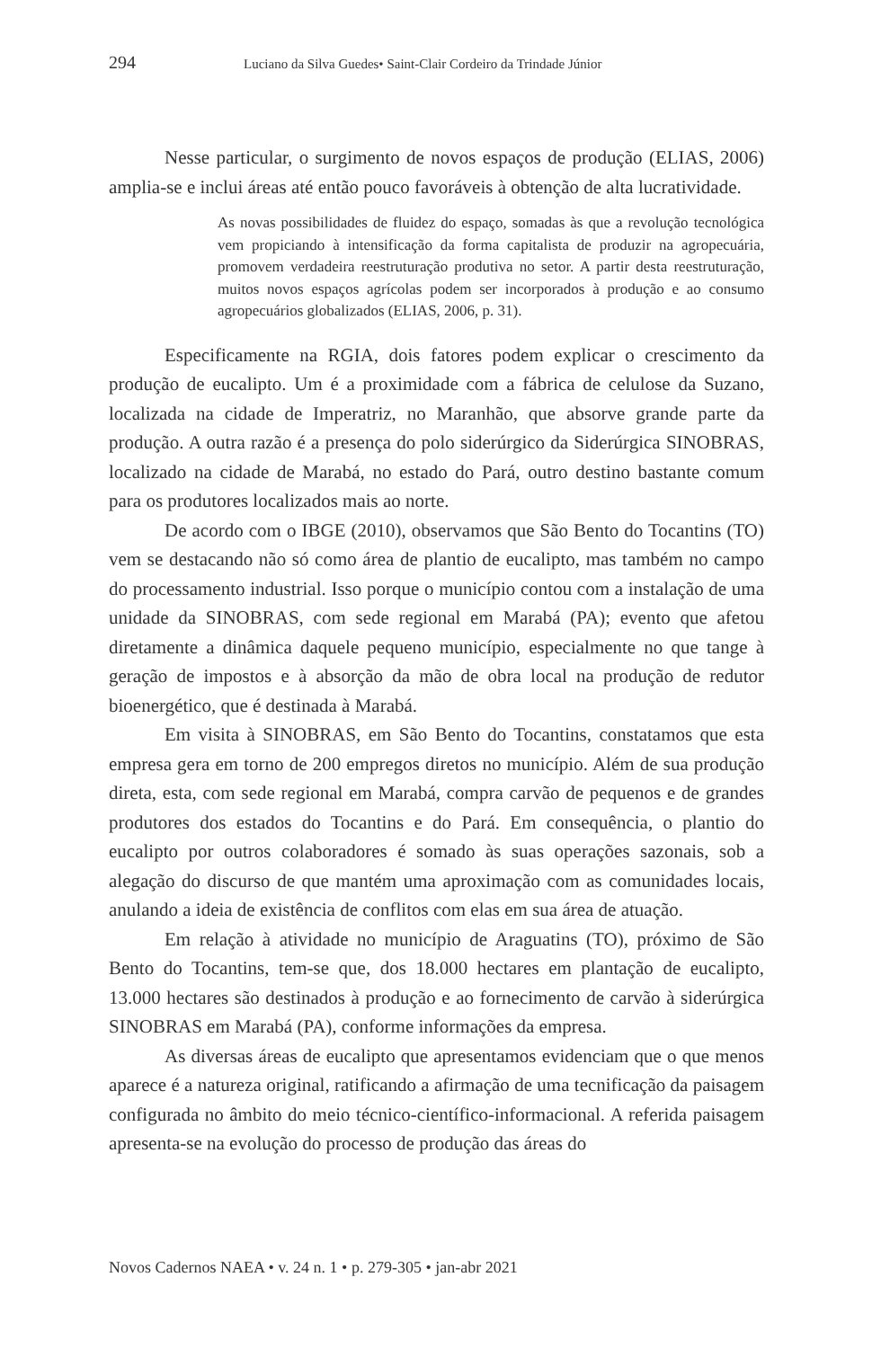294 Luciano da Silva Guedes• Saint-Clair Cordeiro da Trindade Júnior
Nesse particular, o surgimento de novos espaços de produção (ELIAS, 2006) amplia-se e inclui áreas até então pouco favoráveis à obtenção de alta lucratividade.
As novas possibilidades de fluidez do espaço, somadas às que a revolução tecnológica vem propiciando à intensificação da forma capitalista de produzir na agropecuária, promovem verdadeira reestruturação produtiva no setor. A partir desta reestruturação, muitos novos espaços agrícolas podem ser incorporados à produção e ao consumo agropecuários globalizados (ELIAS, 2006, p. 31).
Especificamente na RGIA, dois fatores podem explicar o crescimento da produção de eucalipto. Um é a proximidade com a fábrica de celulose da Suzano, localizada na cidade de Imperatriz, no Maranhão, que absorve grande parte da produção. A outra razão é a presença do polo siderúrgico da Siderúrgica SINOBRAS, localizado na cidade de Marabá, no estado do Pará, outro destino bastante comum para os produtores localizados mais ao norte.
De acordo com o IBGE (2010), observamos que São Bento do Tocantins (TO) vem se destacando não só como área de plantio de eucalipto, mas também no campo do processamento industrial. Isso porque o município contou com a instalação de uma unidade da SINOBRAS, com sede regional em Marabá (PA); evento que afetou diretamente a dinâmica daquele pequeno município, especialmente no que tange à geração de impostos e à absorção da mão de obra local na produção de redutor bioenergético, que é destinada à Marabá.
Em visita à SINOBRAS, em São Bento do Tocantins, constatamos que esta empresa gera em torno de 200 empregos diretos no município. Além de sua produção direta, esta, com sede regional em Marabá, compra carvão de pequenos e de grandes produtores dos estados do Tocantins e do Pará. Em consequência, o plantio do eucalipto por outros colaboradores é somado às suas operações sazonais, sob a alegação do discurso de que mantém uma aproximação com as comunidades locais, anulando a ideia de existência de conflitos com elas em sua área de atuação.
Em relação à atividade no município de Araguatins (TO), próximo de São Bento do Tocantins, tem-se que, dos 18.000 hectares em plantação de eucalipto, 13.000 hectares são destinados à produção e ao fornecimento de carvão à siderúrgica SINOBRAS em Marabá (PA), conforme informações da empresa.
As diversas áreas de eucalipto que apresentamos evidenciam que o que menos aparece é a natureza original, ratificando a afirmação de uma tecnificação da paisagem configurada no âmbito do meio técnico-científico-informacional. A referida paisagem apresenta-se na evolução do processo de produção das áreas do
Novos Cadernos NAEA • v. 24 n. 1 • p. 279-305 • jan-abr 2021